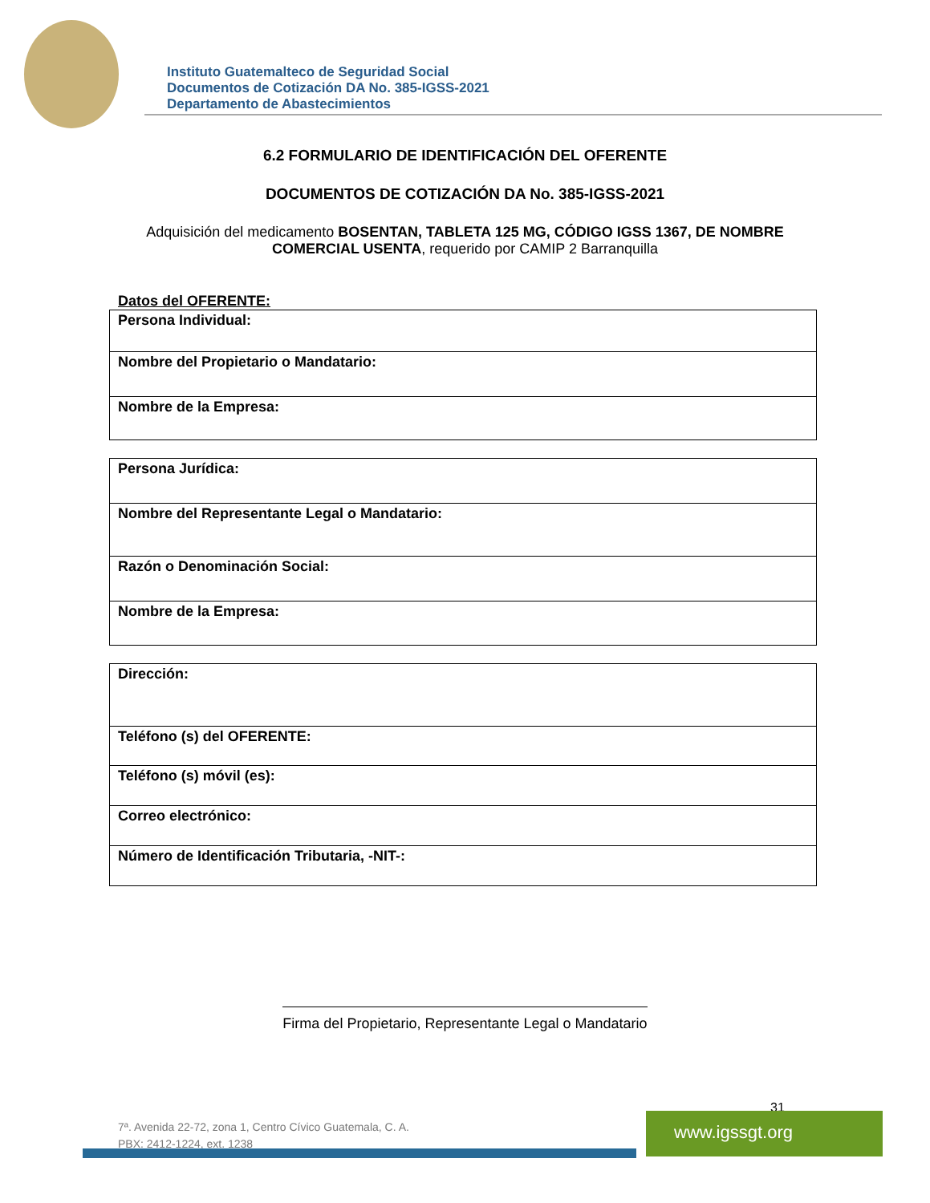Instituto Guatemalteco de Seguridad Social
Documentos de Cotización DA No. 385-IGSS-2021
Departamento de Abastecimientos
6.2 FORMULARIO DE IDENTIFICACIÓN DEL OFERENTE
DOCUMENTOS DE COTIZACIÓN DA No. 385-IGSS-2021
Adquisición del medicamento BOSENTAN, TABLETA 125 MG, CÓDIGO IGSS 1367, DE NOMBRE COMERCIAL USENTA, requerido por CAMIP 2 Barranquilla
Datos del OFERENTE:
| Persona Individual: |
| Nombre del Propietario o Mandatario: |
| Nombre de la Empresa: |
| Persona Jurídica: |
| Nombre del Representante Legal o Mandatario: |
| Razón o Denominación Social: |
| Nombre de la Empresa: |
| Dirección: |
| Teléfono (s) del OFERENTE: |
| Teléfono (s) móvil (es): |
| Correo electrónico: |
| Número de Identificación Tributaria, -NIT-: |
Firma del Propietario, Representante Legal o Mandatario
31
7ª. Avenida 22-72, zona 1, Centro Cívico Guatemala, C. A.
PBX: 2412-1224, ext. 1238
www.igssgt.org